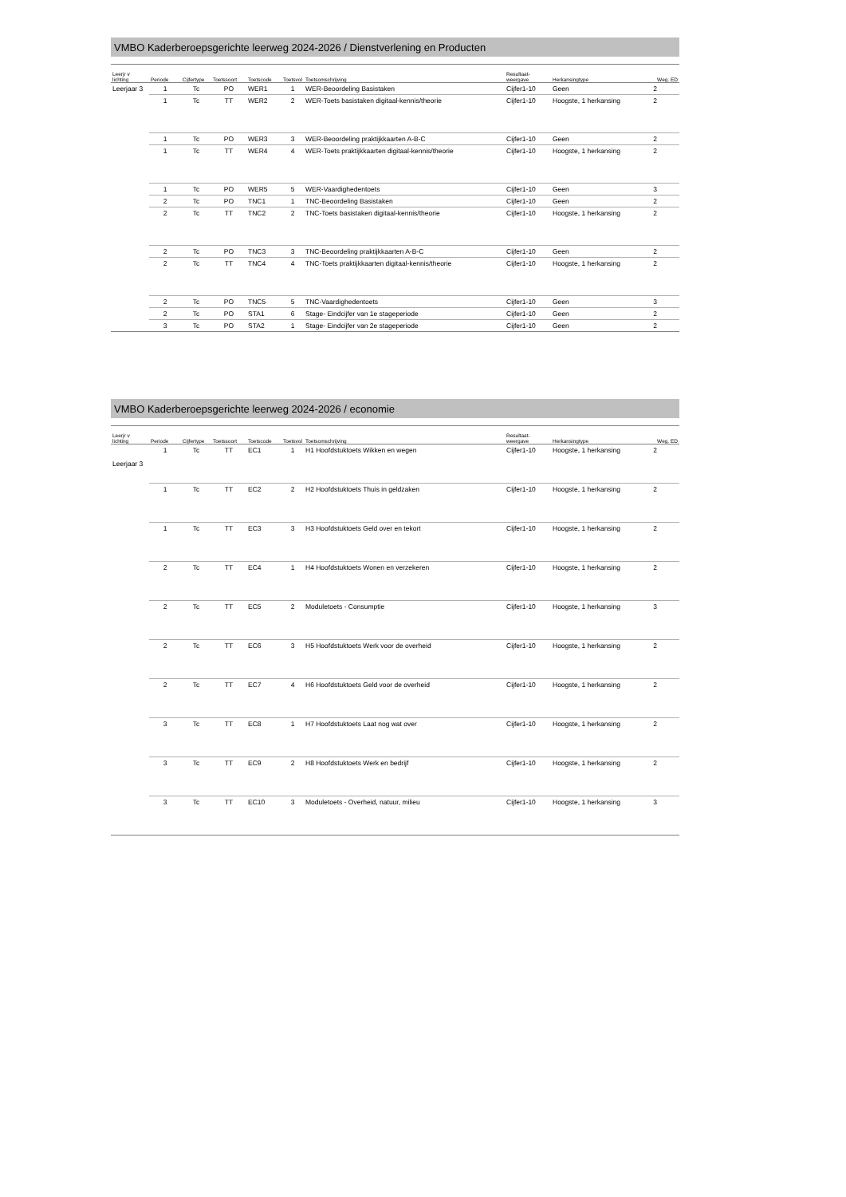VMBO Kaderberoepsgerichte leerweg 2024-2026 / Dienstverlening en Producten
| Leerjr v lichting | Periode | Cijfertype | Toetssoort | Toetscode | Toetsvol | Toetsomschrijving | Resultaat- weergave | Herkansingtype | Weg. ED |
| --- | --- | --- | --- | --- | --- | --- | --- | --- | --- |
| Leerjaar 3 | 1 | Tc | PO | WER1 | 1 | WER-Beoordeling Basistaken | Cijfer1-10 | Geen | 2 |
| | 1 | Tc | TT | WER2 | 2 | WER-Toets basistaken digitaal-kennis/theorie | Cijfer1-10 | Hoogste, 1 herkansing | 2 |
| | 1 | Tc | PO | WER3 | 3 | WER-Beoordeling praktijkkaarten A-B-C | Cijfer1-10 | Geen | 2 |
| | 1 | Tc | TT | WER4 | 4 | WER-Toets praktijkkaarten digitaal-kennis/theorie | Cijfer1-10 | Hoogste, 1 herkansing | 2 |
| | 1 | Tc | PO | WER5 | 5 | WER-Vaardighedentoets | Cijfer1-10 | Geen | 3 |
| | 2 | Tc | PO | TNC1 | 1 | TNC-Beoordeling Basistaken | Cijfer1-10 | Geen | 2 |
| | 2 | Tc | TT | TNC2 | 2 | TNC-Toets basistaken digitaal-kennis/theorie | Cijfer1-10 | Hoogste, 1 herkansing | 2 |
| | 2 | Tc | PO | TNC3 | 3 | TNC-Beoordeling praktijkkaarten A-B-C | Cijfer1-10 | Geen | 2 |
| | 2 | Tc | TT | TNC4 | 4 | TNC-Toets praktijkkaarten digitaal-kennis/theorie | Cijfer1-10 | Hoogste, 1 herkansing | 2 |
| | 2 | Tc | PO | TNC5 | 5 | TNC-Vaardighedentoets | Cijfer1-10 | Geen | 3 |
| | 2 | Tc | PO | STA1 | 6 | Stage- Eindcijfer van 1e stageperiode | Cijfer1-10 | Geen | 2 |
| | 3 | Tc | PO | STA2 | 1 | Stage- Eindcijfer van 2e stageperiode | Cijfer1-10 | Geen | 2 |
VMBO Kaderberoepsgerichte leerweg 2024-2026 / economie
| Leerjr v lichting | Periode | Cijfertype | Toetssoort | Toetscode | Toetsvol | Toetsomschrijving | Resultaat- weergave | Herkansingtype | Weg. ED |
| --- | --- | --- | --- | --- | --- | --- | --- | --- | --- |
| Leerjaar 3 | 1 | Tc | TT | EC1 | 1 | H1 Hoofdstuktoets Wikken en wegen | Cijfer1-10 | Hoogste, 1 herkansing | 2 |
| | 1 | Tc | TT | EC2 | 2 | H2 Hoofdstuktoets Thuis in geldzaken | Cijfer1-10 | Hoogste, 1 herkansing | 2 |
| | 1 | Tc | TT | EC3 | 3 | H3 Hoofdstuktoets Geld over en tekort | Cijfer1-10 | Hoogste, 1 herkansing | 2 |
| | 2 | Tc | TT | EC4 | 1 | H4 Hoofdstuktoets Wonen en verzekeren | Cijfer1-10 | Hoogste, 1 herkansing | 2 |
| | 2 | Tc | TT | EC5 | 2 | Moduletoets - Consumptie | Cijfer1-10 | Hoogste, 1 herkansing | 3 |
| | 2 | Tc | TT | EC6 | 3 | H5 Hoofdstuktoets Werk voor de overheid | Cijfer1-10 | Hoogste, 1 herkansing | 2 |
| | 2 | Tc | TT | EC7 | 4 | H6 Hoofdstuktoets Geld voor de overheid | Cijfer1-10 | Hoogste, 1 herkansing | 2 |
| | 3 | Tc | TT | EC8 | 1 | H7 Hoofdstuktoets Laat nog wat over | Cijfer1-10 | Hoogste, 1 herkansing | 2 |
| | 3 | Tc | TT | EC9 | 2 | H8 Hoofdstuktoets Werk en bedrijf | Cijfer1-10 | Hoogste, 1 herkansing | 2 |
| | 3 | Tc | TT | EC10 | 3 | Moduletoets - Overheid, natuur, milieu | Cijfer1-10 | Hoogste, 1 herkansing | 3 |